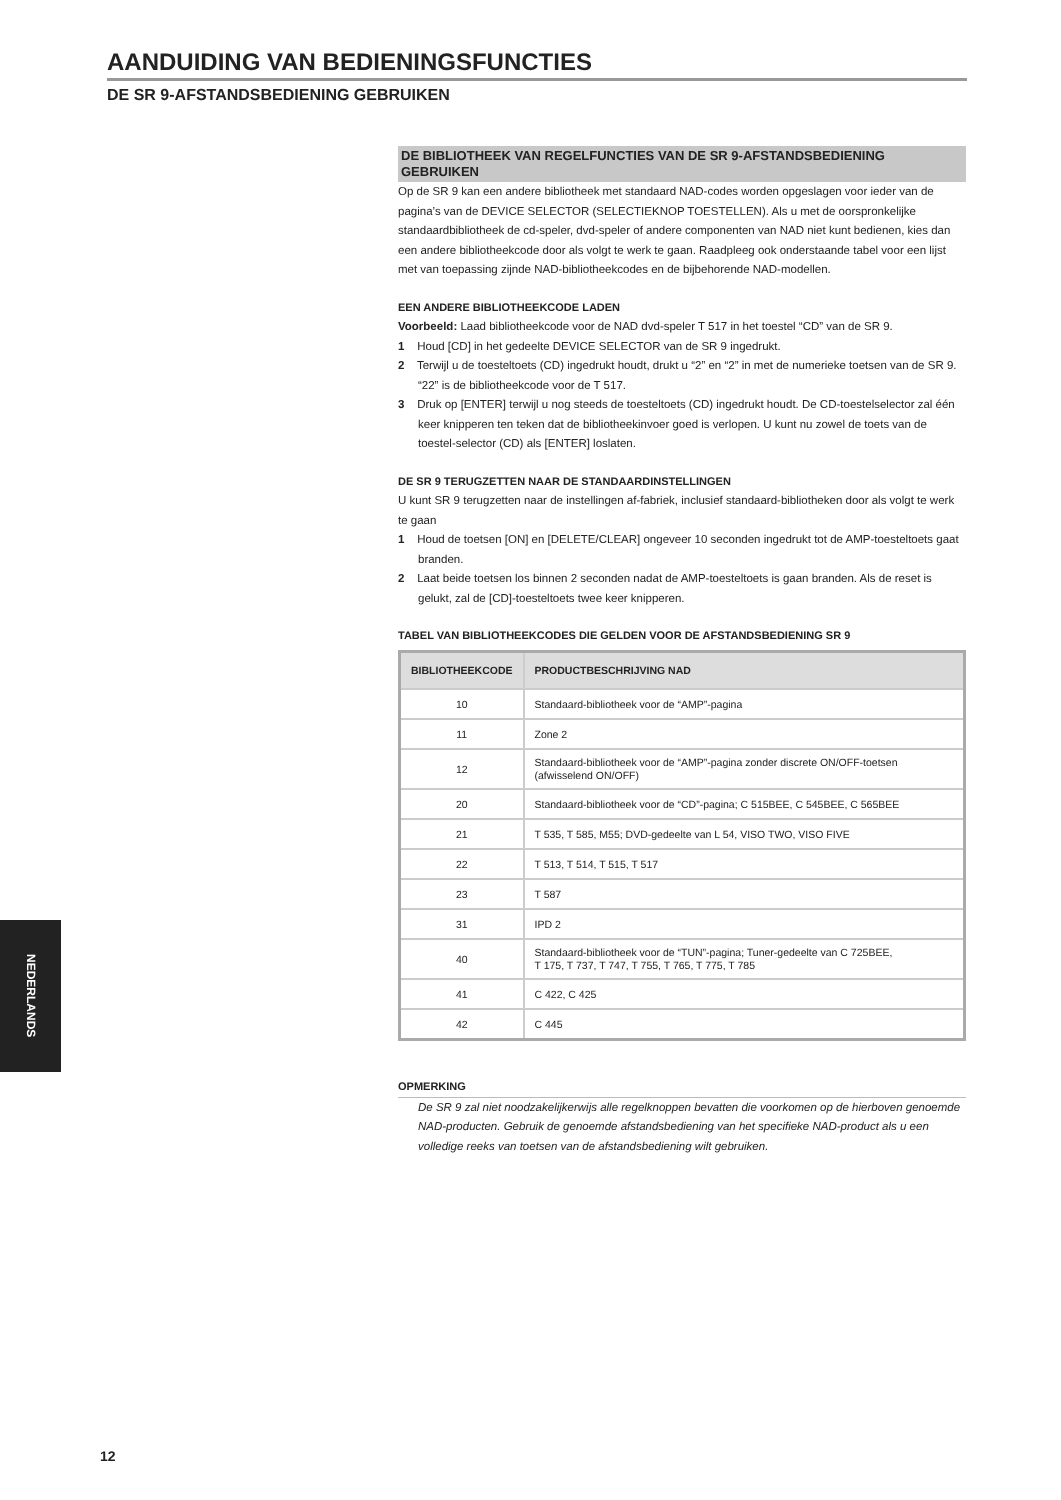AANDUIDING VAN BEDIENINGSFUNCTIES
DE SR 9-AFSTANDSBEDIENING GEBRUIKEN
DE BIBLIOTHEEK VAN REGELFUNCTIES VAN DE SR 9-AFSTANDSBEDIENING GEBRUIKEN
Op de SR 9 kan een andere bibliotheek met standaard NAD-codes worden opgeslagen voor ieder van de pagina’s van de DEVICE SELECTOR (SELECTIEKNOP TOESTELLEN). Als u met de oorspronkelijke standaardbibliotheek de cd-speler, dvd-speler of andere componenten van NAD niet kunt bedienen, kies dan een andere bibliotheekcode door als volgt te werk te gaan. Raadpleeg ook onderstaande tabel voor een lijst met van toepassing zijnde NAD-bibliotheekcodes en de bijbehorende NAD-modellen.
EEN ANDERE BIBLIOTHEEKCODE LADEN
Voorbeeld: Laad bibliotheekcode voor de NAD dvd-speler T 517 in het toestel “CD” van de SR 9.
1 Houd [CD] in het gedeelte DEVICE SELECTOR van de SR 9 ingedrukt.
2 Terwijl u de toesteltoets (CD) ingedrukt houdt, drukt u “2” en “2” in met de numerieke toetsen van de SR 9. “22” is de bibliotheekcode voor de T 517.
3 Druk op [ENTER] terwijl u nog steeds de toesteltoets (CD) ingedrukt houdt. De CD-toestelselector zal één keer knipperen ten teken dat de bibliotheekinvoer goed is verlopen. U kunt nu zowel de toets van de toestel-selector (CD) als [ENTER] loslaten.
DE SR 9 TERUGZETTEN NAAR DE STANDAARDINSTELLINGEN
U kunt SR 9 terugzetten naar de instellingen af-fabriek, inclusief standaard-bibliotheken door als volgt te werk te gaan
1 Houd de toetsen [ON] en [DELETE/CLEAR] ongeveer 10 seconden ingedrukt tot de AMP-toesteltoets gaat branden.
2 Laat beide toetsen los binnen 2 seconden nadat de AMP-toesteltoets is gaan branden. Als de reset is gelukt, zal de [CD]-toesteltoets twee keer knipperen.
TABEL VAN BIBLIOTHEEKCODES DIE GELDEN VOOR DE AFSTANDSBEDIENING SR 9
| BIBLIOTHEEKCODE | PRODUCTBESCHRIJVING NAD |
| --- | --- |
| 10 | Standaard-bibliotheek voor de “AMP”-pagina |
| 11 | Zone 2 |
| 12 | Standaard-bibliotheek voor de “AMP”-pagina zonder discrete ON/OFF-toetsen (afwisselend ON/OFF) |
| 20 | Standaard-bibliotheek voor de “CD”-pagina; C 515BEE, C 545BEE, C 565BEE |
| 21 | T 535, T 585, M55; DVD-gedeelte van L 54, VISO TWO, VISO FIVE |
| 22 | T 513, T 514, T 515, T 517 |
| 23 | T 587 |
| 31 | IPD 2 |
| 40 | Standaard-bibliotheek voor de “TUN”-pagina; Tuner-gedeelte van C 725BEE, T 175, T 737, T 747, T 755, T 765, T 775, T 785 |
| 41 | C 422, C 425 |
| 42 | C 445 |
OPMERKING
De SR 9 zal niet noodzakelijkerwijs alle regelknoppen bevatten die voorkomen op de hierboven genoemde NAD-producten. Gebruik de genoemde afstandsbediening van het specifieke NAD-product als u een volledige reeks van toetsen van de afstandsbediening wilt gebruiken.
NEDERLANDS
12